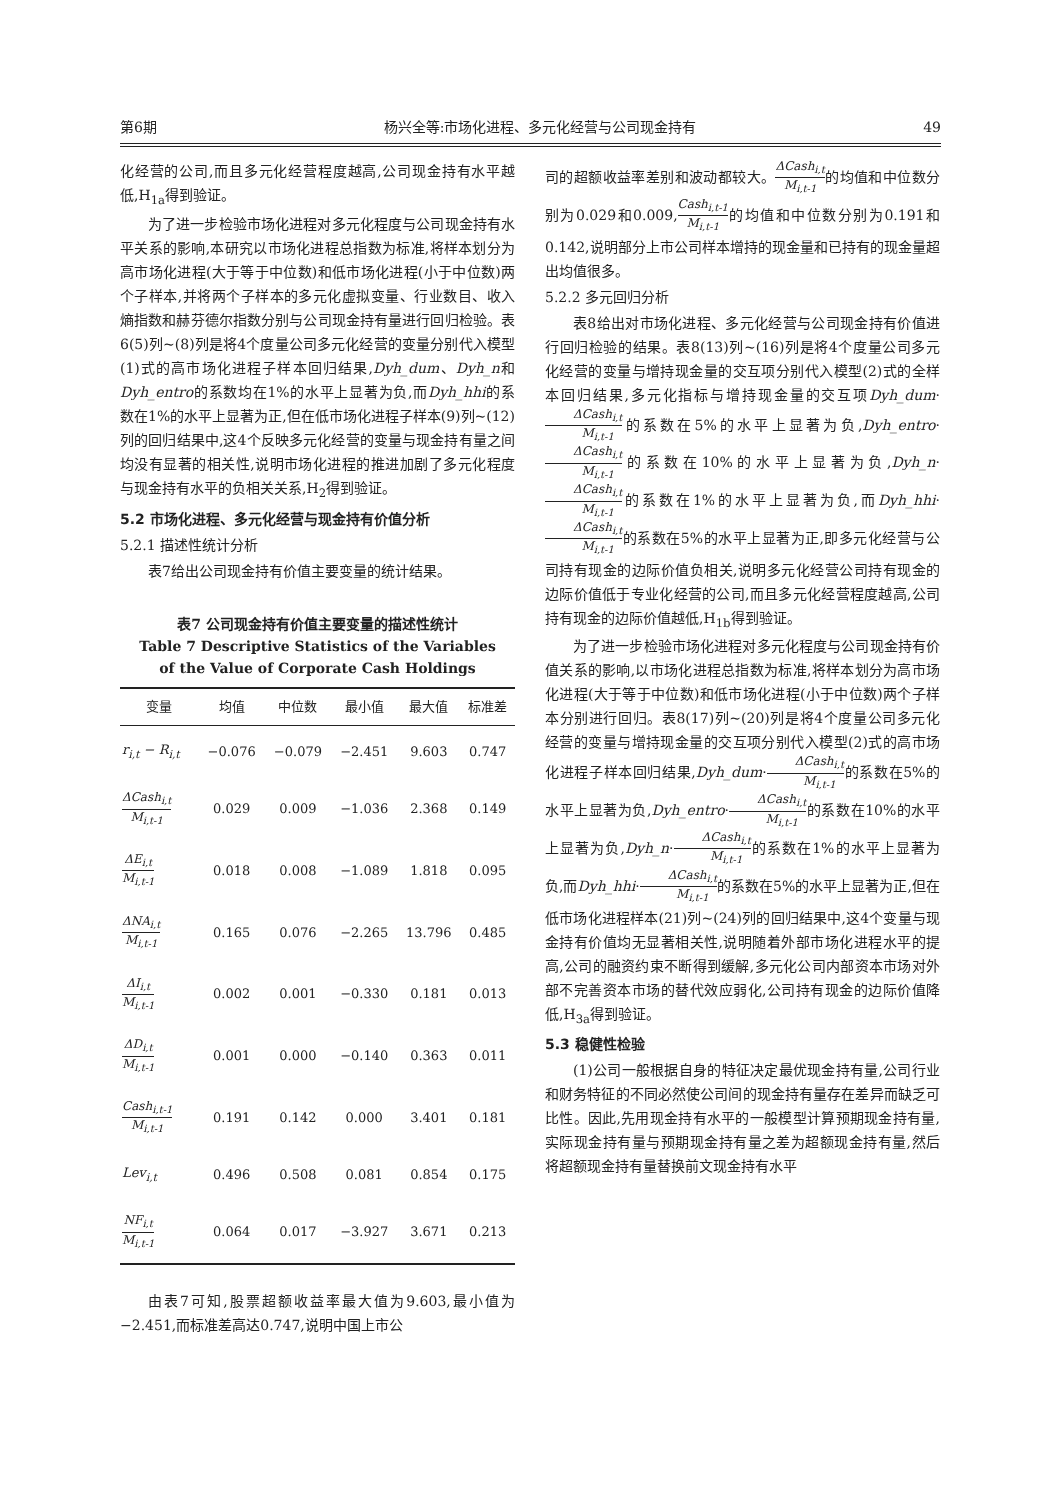第6期 杨兴全等:市场化进程、多元化经营与公司现金持有 49
化经营的公司,而且多元化经营程度越高,公司现金持有水平越低,H<sub>1a</sub>得到验证。
为了进一步检验市场化进程对多元化程度与公司现金持有水平关系的影响,本研究以市场化进程总指数为标准,将样本划分为高市场化进程(大于等于中位数)和低市场化进程(小于中位数)两个子样本,并将两个子样本的多元化虚拟变量、行业数目、收入熵指数和赫芬德尔指数分别与公司现金持有量进行回归检验。表6(5)列~(8)列是将4个度量公司多元化经营的变量分别代入模型(1)式的高市场化进程子样本回归结果,Dyh_dum、Dyh_n和Dyh_entro的系数均在1%的水平上显著为负,而Dyh_hhi的系数在1%的水平上显著为正,但在低市场化进程子样本(9)列~(12)列的回归结果中,这4个反映多元化经营的变量与现金持有量之间均没有显著的相关性,说明市场化进程的推进加剧了多元化程度与现金持有水平的负相关关系,H<sub>2</sub>得到验证。
5.2 市场化进程、多元化经营与现金持有价值分析
5.2.1 描述性统计分析
表7给出公司现金持有价值主要变量的统计结果。
表7 公司现金持有价值主要变量的描述性统计
Table 7 Descriptive Statistics of the Variables
of the Value of Corporate Cash Holdings
| 变量 | 均值 | 中位数 | 最小值 | 最大值 | 标准差 |
| --- | --- | --- | --- | --- | --- |
| r<sub>i,t</sub> − R<sub>i,t</sub> | −0.076 | −0.079 | −2.451 | 9.603 | 0.747 |
| ΔCash<sub>i,t</sub> M<sub>i,t-1</sub> | 0.029 | 0.009 | −1.036 | 2.368 | 0.149 |
| ΔE<sub>i,t</sub> M<sub>i,t-1</sub> | 0.018 | 0.008 | −1.089 | 1.818 | 0.095 |
| ΔNA<sub>i,t</sub> M<sub>i,t-1</sub> | 0.165 | 0.076 | −2.265 | 13.796 | 0.485 |
| ΔI<sub>i,t</sub> M<sub>i,t-1</sub> | 0.002 | 0.001 | −0.330 | 0.181 | 0.013 |
| ΔD<sub>i,t</sub> M<sub>i,t-1</sub> | 0.001 | 0.000 | −0.140 | 0.363 | 0.011 |
| Cash<sub>i,t-1</sub> M<sub>i,t-1</sub> | 0.191 | 0.142 | 0.000 | 3.401 | 0.181 |
| Lev<sub>i,t</sub> | 0.496 | 0.508 | 0.081 | 0.854 | 0.175 |
| NF<sub>i,t</sub> M<sub>i,t-1</sub> | 0.064 | 0.017 | −3.927 | 3.671 | 0.213 |
由表7可知,股票超额收益率最大值为9.603,最小值为−2.451,而标准差高达0.747,说明中国上市公
司的超额收益率差别和波动都较大。ΔCash<sub>i,t</sub> M<sub>i,t-1</sub>的均值和中位数分别为0.029和0.009,Cash<sub>i,t-1</sub> M<sub>i,t-1</sub>的均值和中位数分别为0.191和0.142,说明部分上市公司样本增持的现金量和已持有的现金量超出均值很多。
5.2.2 多元回归分析
表8给出对市场化进程、多元化经营与公司现金持有价值进行回归检验的结果。表8(13)列~(16)列是将4个度量公司多元化经营的变量与增持现金量的交互项分别代入模型(2)式的全样本回归结果,多元化指标与增持现金量的交互项Dyh_dum·ΔCash<sub>i,t</sub> M<sub>i,t-1</sub>的系数在5%的水平上显著为负,Dyh_entro·ΔCash<sub>i,t</sub> M<sub>i,t-1</sub>的系数在10%的水平上显著为负,Dyh_n·ΔCash<sub>i,t</sub> M<sub>i,t-1</sub>的系数在1%的水平上显著为负,而Dyh_hhi·ΔCash<sub>i,t</sub> M<sub>i,t-1</sub>的系数在5%的水平上显著为正,即多元化经营与公司持有现金的边际价值负相关,说明多元化经营公司持有现金的边际价值低于专业化经营的公司,而且多元化经营程度越高,公司持有现金的边际价值越低,H<sub>1b</sub>得到验证。
为了进一步检验市场化进程对多元化程度与公司现金持有价值关系的影响,以市场化进程总指数为标准,将样本划分为高市场化进程(大于等于中位数)和低市场化进程(小于中位数)两个子样本分别进行回归。表8(17)列~(20)列是将4个度量公司多元化经营的变量与增持现金量的交互项分别代入模型(2)式的高市场化进程子样本回归结果,Dyh_dum·ΔCash<sub>i,t</sub> M<sub>i,t-1</sub>的系数在5%的水平上显著为负,Dyh_entro·ΔCash<sub>i,t</sub> M<sub>i,t-1</sub>的系数在10%的水平上显著为负,Dyh_n·ΔCash<sub>i,t</sub> M<sub>i,t-1</sub>的系数在1%的水平上显著为负,而Dyh_hhi·ΔCash<sub>i,t</sub> M<sub>i,t-1</sub>的系数在5%的水平上显著为正,但在低市场化进程样本(21)列~(24)列的回归结果中,这4个变量与现金持有价值均无显著相关性,说明随着外部市场化进程水平的提高,公司的融资约束不断得到缓解,多元化公司内部资本市场对外部不完善资本市场的替代效应弱化,公司持有现金的边际价值降低,H<sub>3a</sub>得到验证。
5.3 稳健性检验
(1)公司一般根据自身的特征决定最优现金持有量,公司行业和财务特征的不同必然使公司间的现金持有量存在差异而缺乏可比性。因此,先用现金持有水平的一般模型计算预期现金持有量,实际现金持有量与预期现金持有量之差为超额现金持有量,然后将超额现金持有量替换前文现金持有水平